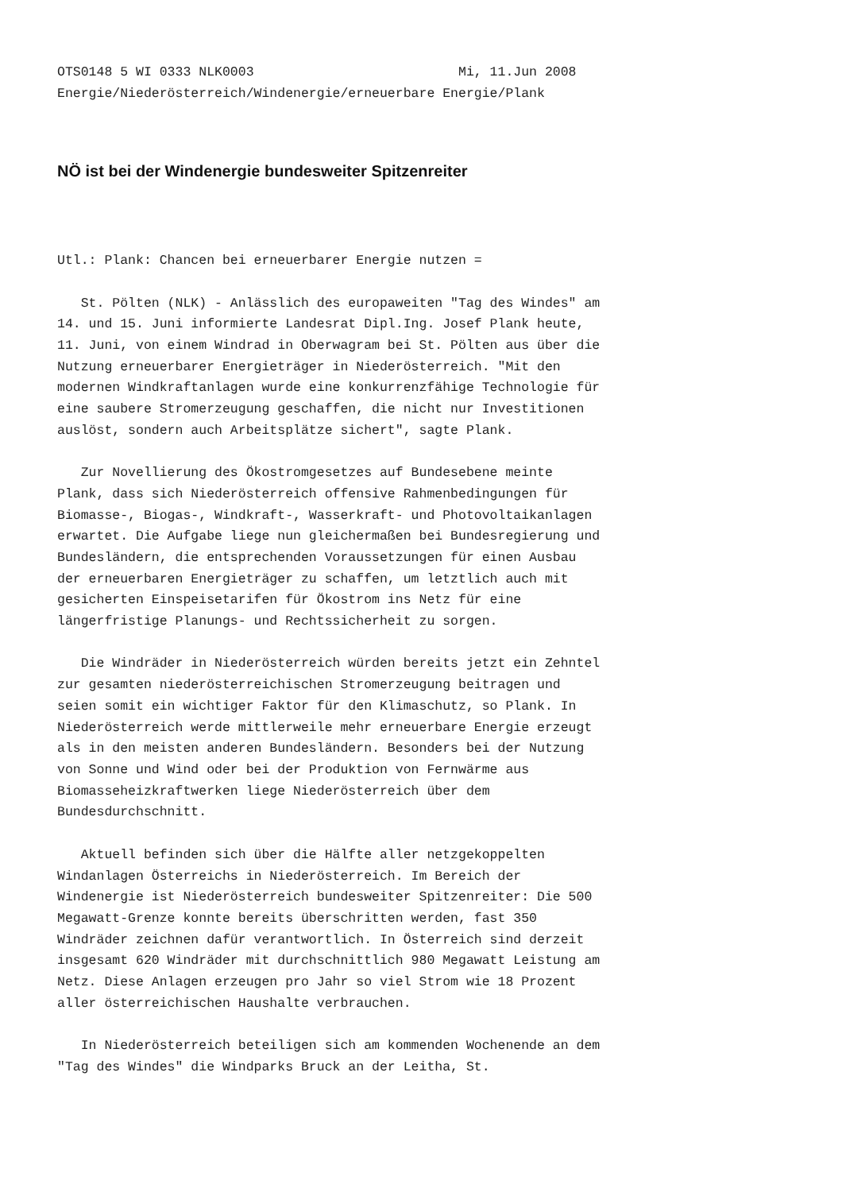OTS0148 5 WI 0333 NLK0003                          Mi, 11.Jun 2008
Energie/Niederösterreich/Windenergie/erneuerbare Energie/Plank
NÖ ist bei der Windenergie bundesweiter Spitzenreiter
Utl.: Plank: Chancen bei erneuerbarer Energie nutzen =

   St. Pölten (NLK) - Anlässlich des europaweiten "Tag des Windes" am
14. und 15. Juni informierte Landesrat Dipl.Ing. Josef Plank heute,
11. Juni, von einem Windrad in Oberwagram bei St. Pölten aus über die
Nutzung erneuerbarer Energieträger in Niederösterreich. "Mit den
modernen Windkraftanlagen wurde eine konkurrenzfähige Technologie für
eine saubere Stromerzeugung geschaffen, die nicht nur Investitionen
auslöst, sondern auch Arbeitsplätze sichert", sagte Plank.

   Zur Novellierung des Ökostromgesetzes auf Bundesebene meinte
Plank, dass sich Niederösterreich offensive Rahmenbedingungen für
Biomasse-, Biogas-, Windkraft-, Wasserkraft- und Photovoltaikanlagen
erwartet. Die Aufgabe liege nun gleichermaßen bei Bundesregierung und
Bundesländern, die entsprechenden Voraussetzungen für einen Ausbau
der erneuerbaren Energieträger zu schaffen, um letztlich auch mit
gesicherten Einspeisetarifen für Ökostrom ins Netz für eine
längerfristige Planungs- und Rechtssicherheit zu sorgen.

   Die Windräder in Niederösterreich würden bereits jetzt ein Zehntel
zur gesamten niederösterreichischen Stromerzeugung beitragen und
seien somit ein wichtiger Faktor für den Klimaschutz, so Plank. In
Niederösterreich werde mittlerweile mehr erneuerbare Energie erzeugt
als in den meisten anderen Bundesländern. Besonders bei der Nutzung
von Sonne und Wind oder bei der Produktion von Fernwärme aus
Biomasseheizkraftwerken liege Niederösterreich über dem
Bundesdurchschnitt.

   Aktuell befinden sich über die Hälfte aller netzgekoppelten
Windanlagen Österreichs in Niederösterreich. Im Bereich der
Windenergie ist Niederösterreich bundesweiter Spitzenreiter: Die 500
Megawatt-Grenze konnte bereits überschritten werden, fast 350
Windräder zeichnen dafür verantwortlich. In Österreich sind derzeit
insgesamt 620 Windräder mit durchschnittlich 980 Megawatt Leistung am
Netz. Diese Anlagen erzeugen pro Jahr so viel Strom wie 18 Prozent
aller österreichischen Haushalte verbrauchen.

   In Niederösterreich beteiligen sich am kommenden Wochenende an dem
"Tag des Windes" die Windparks Bruck an der Leitha, St.